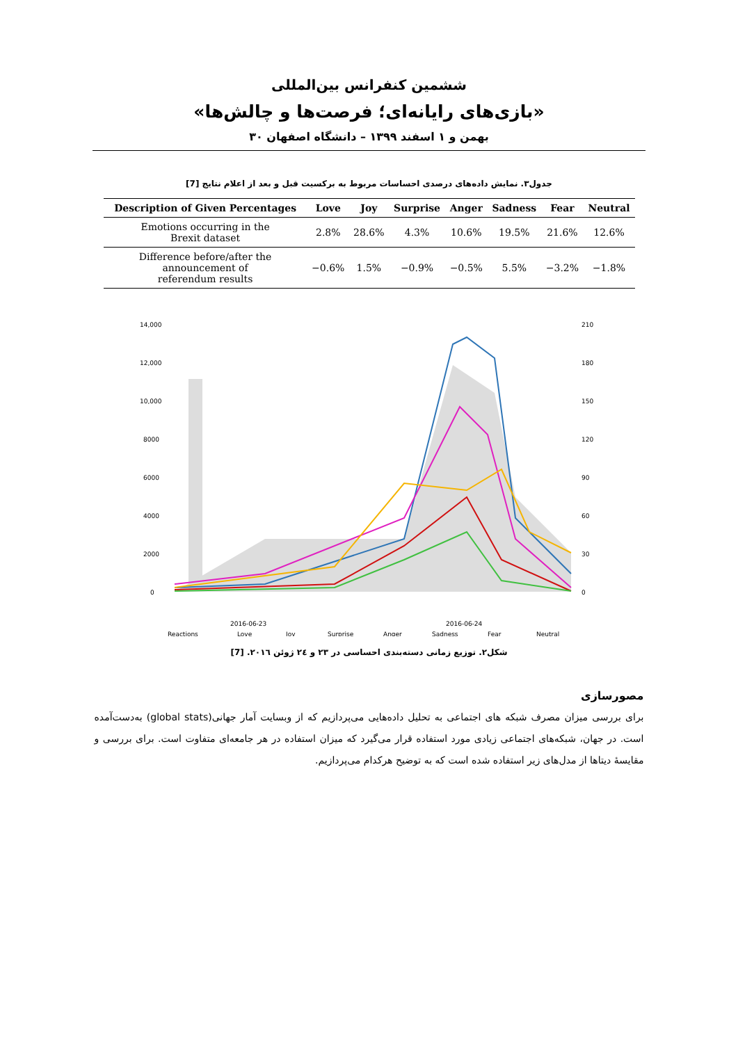ششمین کنفرانس بین‌المللی
«بازی‌های رایانه‌ای؛ فرصت‌ها و چالش‌ها»
۳۰ بهمن و ۱ اسفند ۱۳۹۹ – دانشگاه اصفهان
جدول۳. نمایش داده‌های درصدی احساسات مربوط به برکسیت قبل و بعد از اعلام نتایج [7]
| Description of Given Percentages | Love | Joy | Surprise | Anger | Sadness | Fear | Neutral |
| --- | --- | --- | --- | --- | --- | --- | --- |
| Emotions occurring in the Brexit dataset | 2.8% | 28.6% | 4.3% | 10.6% | 19.5% | 21.6% | 12.6% |
| Difference before/after the announcement of referendum results | −0.6% | 1.5% | −0.9% | −0.5% | 5.5% | −3.2% | −1.8% |
14,000
12,000
10,000
8000
6000
4000
2000
0
210
180
150
120
90
60
30
0
2016-06-23
2016-06-24
Reactions
Love
Joy
Surprise
Anger
Sadness
Fear
Neutral
شکل۲. توزیع زمانی دسته‌بندی احساسی در ۲۳ و ۲٤ ژوئن ۲۰۱٦. [7]
مصورسازی
برای بررسی میزان مصرف شبکه های اجتماعی به تحلیل داده‌هایی می‌پردازیم که از وبسایت آمار جهانی(global stats) به‌دست‌آمده است. در جهان، شبکه‌های اجتماعی زیادی مورد استفاده قرار می‌گیرد که میزان استفاده در هر جامعه‌ای متفاوت است. برای بررسی و مقایسهٔ دیتاها از مدل‌های زیر استفاده شده است که به توضیح هرکدام می‌پردازیم.